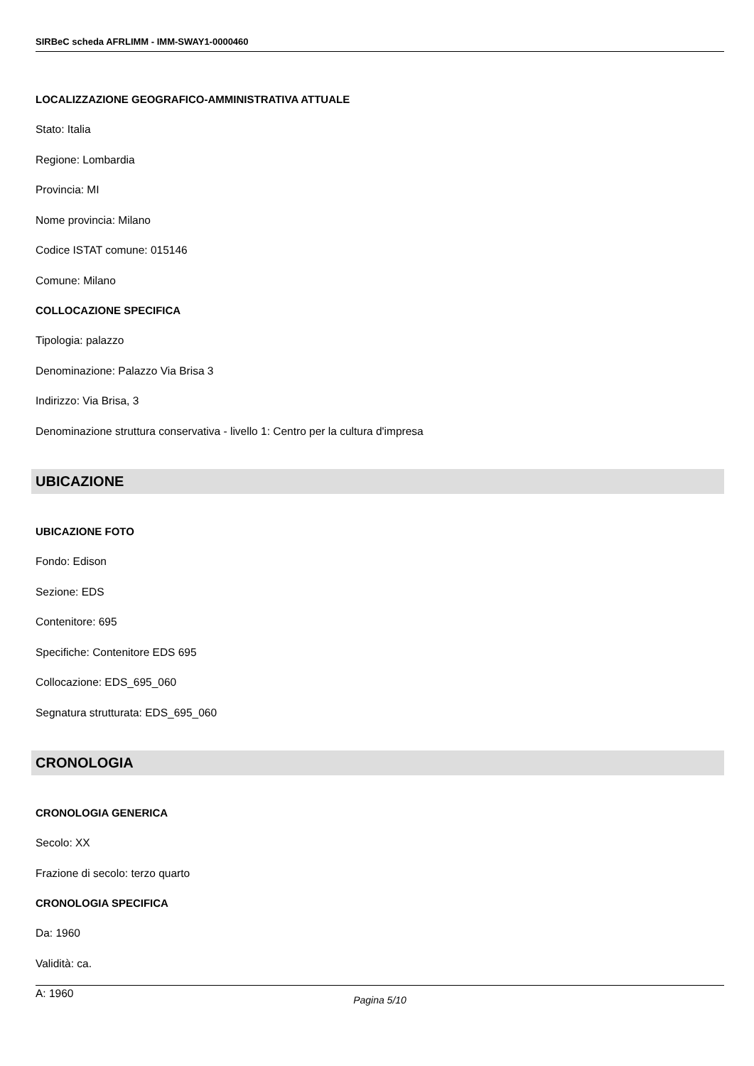SIRBeC scheda AFRLIMM - IMM-SWAY1-0000460
LOCALIZZAZIONE GEOGRAFICO-AMMINISTRATIVA ATTUALE
Stato: Italia
Regione: Lombardia
Provincia: MI
Nome provincia: Milano
Codice ISTAT comune: 015146
Comune: Milano
COLLOCAZIONE SPECIFICA
Tipologia: palazzo
Denominazione: Palazzo Via Brisa 3
Indirizzo: Via Brisa, 3
Denominazione struttura conservativa - livello 1: Centro per la cultura d'impresa
UBICAZIONE
UBICAZIONE FOTO
Fondo: Edison
Sezione: EDS
Contenitore: 695
Specifiche: Contenitore EDS 695
Collocazione: EDS_695_060
Segnatura strutturata: EDS_695_060
CRONOLOGIA
CRONOLOGIA GENERICA
Secolo: XX
Frazione di secolo: terzo quarto
CRONOLOGIA SPECIFICA
Da: 1960
Validità: ca.
A: 1960
Pagina 5/10